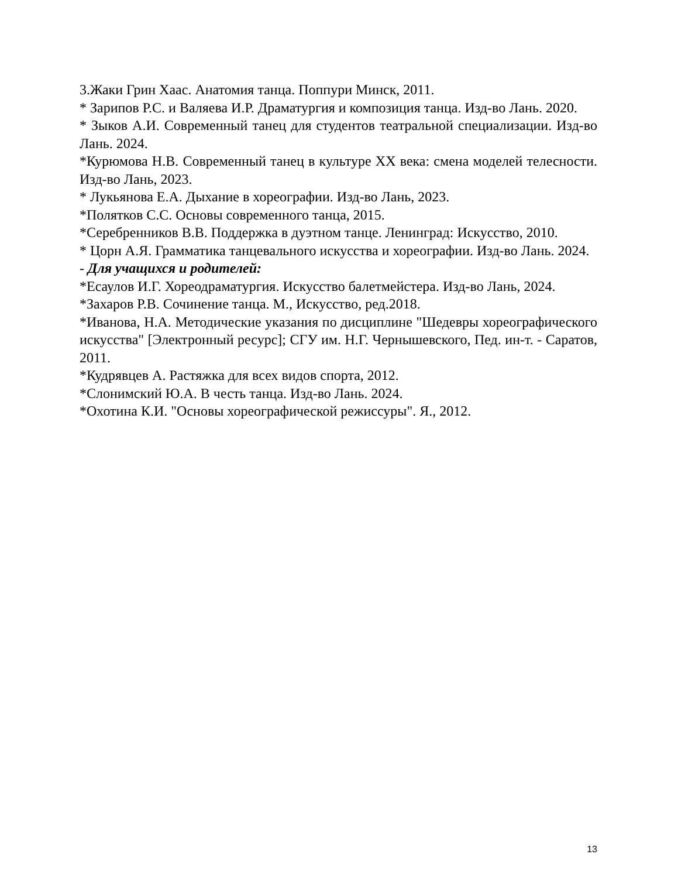3.Жаки Грин Хаас. Анатомия танца. Поппури Минск, 2011.
* Зарипов Р.С. и Валяева И.Р. Драматургия и композиция танца. Изд-во Лань. 2020.
* Зыков А.И. Современный танец для студентов театральной специализации. Изд-во Лань. 2024.
*Курюмова Н.В. Современный танец в культуре XX века: смена моделей телесности. Изд-во Лань, 2023.
* Лукьянова Е.А. Дыхание в хореографии. Изд-во Лань, 2023.
*Полятков С.С. Основы современного танца, 2015.
*Серебренников В.В. Поддержка в дуэтном танце. Ленинград: Искусство, 2010.
* Цорн А.Я. Грамматика танцевального искусства и хореографии. Изд-во Лань. 2024.
- Для учащихся и родителей:
*Есаулов И.Г. Хореодраматургия. Искусство балетмейстера. Изд-во Лань, 2024.
*Захаров Р.В. Сочинение танца. М., Искусство, ред.2018.
*Иванова, Н.А. Методические указания по дисциплине "Шедевры хореографического искусства" [Электронный ресурс]; СГУ им. Н.Г. Чернышевского, Пед. ин-т. - Саратов, 2011.
*Кудрявцев А. Растяжка для всех видов спорта, 2012.
*Слонимский Ю.А. В честь танца. Изд-во Лань. 2024.
*Охотина К.И. "Основы хореографической режиссуры". Я., 2012.
13